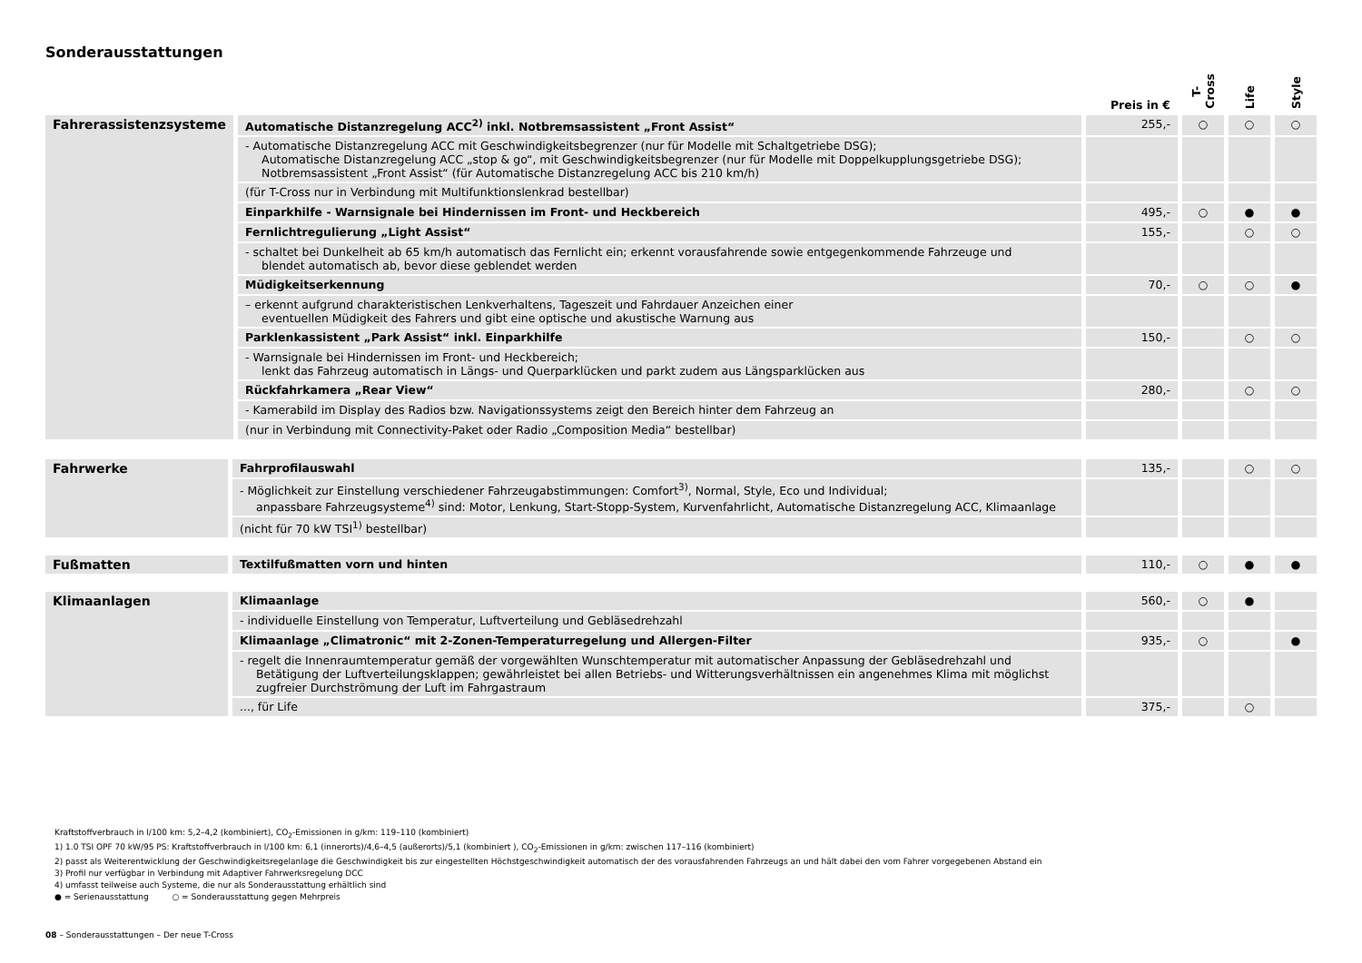Sonderausstattungen
| | | Preis in € | T-Cross | Life | Style |
| --- | --- | --- | --- | --- | --- |
| Fahrerassistenzsysteme | Automatische Distanzregelung ACC<sup>2)</sup> inkl. Notbremsassistent „Front Assist“ | 255,- | ○ | ○ | ○ |
| | - Automatische Distanzregelung ACC mit Geschwindigkeitsbegrenzer (nur für Modelle mit Schaltgetriebe DSG); Automatische Distanzregelung ACC „stop & go“, mit Geschwindigkeitsbegrenzer (nur für Modelle mit Doppelkupplungsgetriebe DSG); Notbremsassistent „Front Assist“ (für Automatische Distanzregelung ACC bis 210 km/h) | | | | |
| | (für T-Cross nur in Verbindung mit Multifunktionslenkrad bestellbar) | | | | |
| | Einparkhilfe - Warnsignale bei Hindernissen im Front- und Heckbereich | 495,- | ○ | ● | ● |
| | Fernlichtregulierung „Light Assist“ | 155,- | | ○ | ○ |
| | - schaltet bei Dunkelheit ab 65 km/h automatisch das Fernlicht ein; erkennt vorausfahrende sowie entgegenkommende Fahrzeuge und blendet automatisch ab, bevor diese geblendet werden | | | | |
| | Müdigkeitserkennung | 70,- | ○ | ○ | ● |
| | – erkennt aufgrund charakteristischen Lenkverhaltens, Tageszeit und Fahrdauer Anzeichen einer eventuellen Müdigkeit des Fahrers und gibt eine optische und akustische Warnung aus | | | | |
| | Parklenkassistent „Park Assist“ inkl. Einparkhilfe | 150,- | | ○ | ○ |
| | - Warnsignale bei Hindernissen im Front- und Heckbereich; lenkt das Fahrzeug automatisch in Längs- und Querparklücken und parkt zudem aus Längsparklücken aus | | | | |
| | Rückfahrkamera „Rear View“ | 280,- | | ○ | ○ |
| | - Kamerabild im Display des Radios bzw. Navigationssystems zeigt den Bereich hinter dem Fahrzeug an | | | | |
| | (nur in Verbindung mit Connectivity-Paket oder Radio „Composition Media“ bestellbar) | | | | |
| Fahrwerke | Fahrprofilauswahl | 135,- | | ○ | ○ |
| | - Möglichkeit zur Einstellung verschiedener Fahrzeugabstimmungen: Comfort<sup>3)</sup>, Normal, Style, Eco und Individual; anpassbare Fahrzeugsysteme<sup>4)</sup> sind: Motor, Lenkung, Start-Stopp-System, Kurvenfahrlicht, Automatische Distanzregelung ACC, Klimaanlage | | | | |
| | (nicht für 70 kW TSI<sup>1)</sup> bestellbar) | | | | |
| Fußmatten | Textilfußmatten vorn und hinten | 110,- | ○ | ● | ● |
| Klimaanlagen | Klimaanlage | 560,- | ○ | ● | |
| | - individuelle Einstellung von Temperatur, Luftverteilung und Gebläsedrehzahl | | | | |
| | Klimaanlage „Climatronic“ mit 2-Zonen-Temperaturregelung und Allergen-Filter | 935,- | ○ | | ● |
| | - regelt die Innenraumtemperatur gemäß der vorgewählten Wunschtemperatur mit automatischer Anpassung der Gebläsedrehzahl und Betätigung der Luftverteilungsklappen; gewährleistet bei allen Betriebs- und Witterungsverhältnissen ein angenehmes Klima mit möglichst zugfreier Durchströmung der Luft im Fahrgastraum | | | | |
| | ..., für Life | 375,- | | ○ | |
Kraftstoffverbrauch in l/100 km: 5,2–4,2 (kombiniert), CO<sub>2</sub>-Emissionen in g/km: 119–110 (kombiniert)
1) 1.0 TSI OPF 70 kW/95 PS: Kraftstoffverbrauch in l/100 km: 6,1 (innerorts)/4,6–4,5 (außerorts)/5,1 (kombiniert ), CO<sub>2</sub>-Emissionen in g/km: zwischen 117–116 (kombiniert)
2) passt als Weiterentwicklung der Geschwindigkeitsregelanlage die Geschwindigkeit bis zur eingestellten Höchstgeschwindigkeit automatisch der des vorausfahrenden Fahrzeugs an und hält dabei den vom Fahrer vorgegebenen Abstand ein
3) Profil nur verfügbar in Verbindung mit Adaptiver Fahrwerksregelung DCC
4) umfasst teilweise auch Systeme, die nur als Sonderausstattung erhältlich sind
● = Serienausstattung ○ = Sonderausstattung gegen Mehrpreis
08 – Sonderausstattungen – Der neue T-Cross